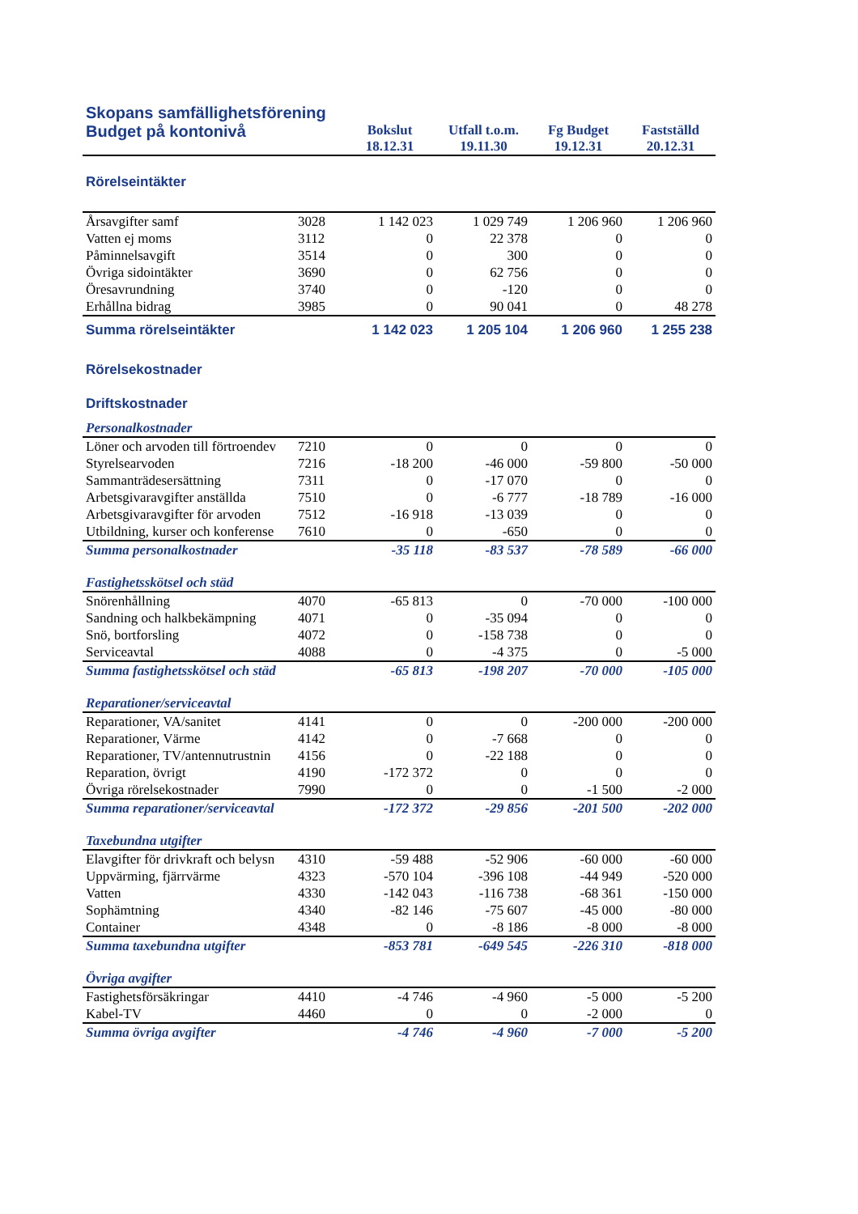| Skopans samfällighetsförening | | | | | |
| Budget på kontonivå | | Bokslut 18.12.31 | Utfall t.o.m. 19.11.30 | Fg Budget 19.12.31 | Fastställd 20.12.31 |
| Rörelseintäkter | | | | | |
| Årsavgifter samf | 3028 | 1 142 023 | 1 029 749 | 1 206 960 | 1 206 960 |
| Vatten ej moms | 3112 | 0 | 22 378 | 0 | 0 |
| Påminnelsavgift | 3514 | 0 | 300 | 0 | 0 |
| Övriga sidointäkter | 3690 | 0 | 62 756 | 0 | 0 |
| Öresavrundning | 3740 | 0 | -120 | 0 | 0 |
| Erhållna bidrag | 3985 | 0 | 90 041 | 0 | 48 278 |
| Summa rörelseintäkter | | 1 142 023 | 1 205 104 | 1 206 960 | 1 255 238 |
| Rörelsekostnader | | | | | |
| Driftskostnader | | | | | |
| Personalkostnader | | | | | |
| Löner och arvoden till förtroendev | 7210 | 0 | 0 | 0 | 0 |
| Styrelsearvoden | 7216 | -18 200 | -46 000 | -59 800 | -50 000 |
| Sammanträdesersättning | 7311 | 0 | -17 070 | 0 | 0 |
| Arbetsgivaravgifter anställda | 7510 | 0 | -6 777 | -18 789 | -16 000 |
| Arbetsgivaravgifter för arvoden | 7512 | -16 918 | -13 039 | 0 | 0 |
| Utbildning, kurser och konferense | 7610 | 0 | -650 | 0 | 0 |
| Summa personalkostnader | | -35 118 | -83 537 | -78 589 | -66 000 |
| Fastighetsskötsel och städ | | | | | |
| Snörenhållning | 4070 | -65 813 | 0 | -70 000 | -100 000 |
| Sandning och halkbekämpning | 4071 | 0 | -35 094 | 0 | 0 |
| Snö, bortforsling | 4072 | 0 | -158 738 | 0 | 0 |
| Serviceavtal | 4088 | 0 | -4 375 | 0 | -5 000 |
| Summa fastighetsskötsel och städ | | -65 813 | -198 207 | -70 000 | -105 000 |
| Reparationer/serviceavtal | | | | | |
| Reparationer, VA/sanitet | 4141 | 0 | 0 | -200 000 | -200 000 |
| Reparationer, Värme | 4142 | 0 | -7 668 | 0 | 0 |
| Reparationer, TV/antennutrustnin | 4156 | 0 | -22 188 | 0 | 0 |
| Reparation, övrigt | 4190 | -172 372 | 0 | 0 | 0 |
| Övriga rörelsekostnader | 7990 | 0 | 0 | -1 500 | -2 000 |
| Summa reparationer/serviceavtal | | -172 372 | -29 856 | -201 500 | -202 000 |
| Taxebundna utgifter | | | | | |
| Elavgifter för drivkraft och belysn | 4310 | -59 488 | -52 906 | -60 000 | -60 000 |
| Uppvärming, fjärrvärme | 4323 | -570 104 | -396 108 | -44 949 | -520 000 |
| Vatten | 4330 | -142 043 | -116 738 | -68 361 | -150 000 |
| Sophämtning | 4340 | -82 146 | -75 607 | -45 000 | -80 000 |
| Container | 4348 | 0 | -8 186 | -8 000 | -8 000 |
| Summa taxebundna utgifter | | -853 781 | -649 545 | -226 310 | -818 000 |
| Övriga avgifter | | | | | |
| Fastighetsförsäkringar | 4410 | -4 746 | -4 960 | -5 000 | -5 200 |
| Kabel-TV | 4460 | 0 | 0 | -2 000 | 0 |
| Summa övriga avgifter | | -4 746 | -4 960 | -7 000 | -5 200 |